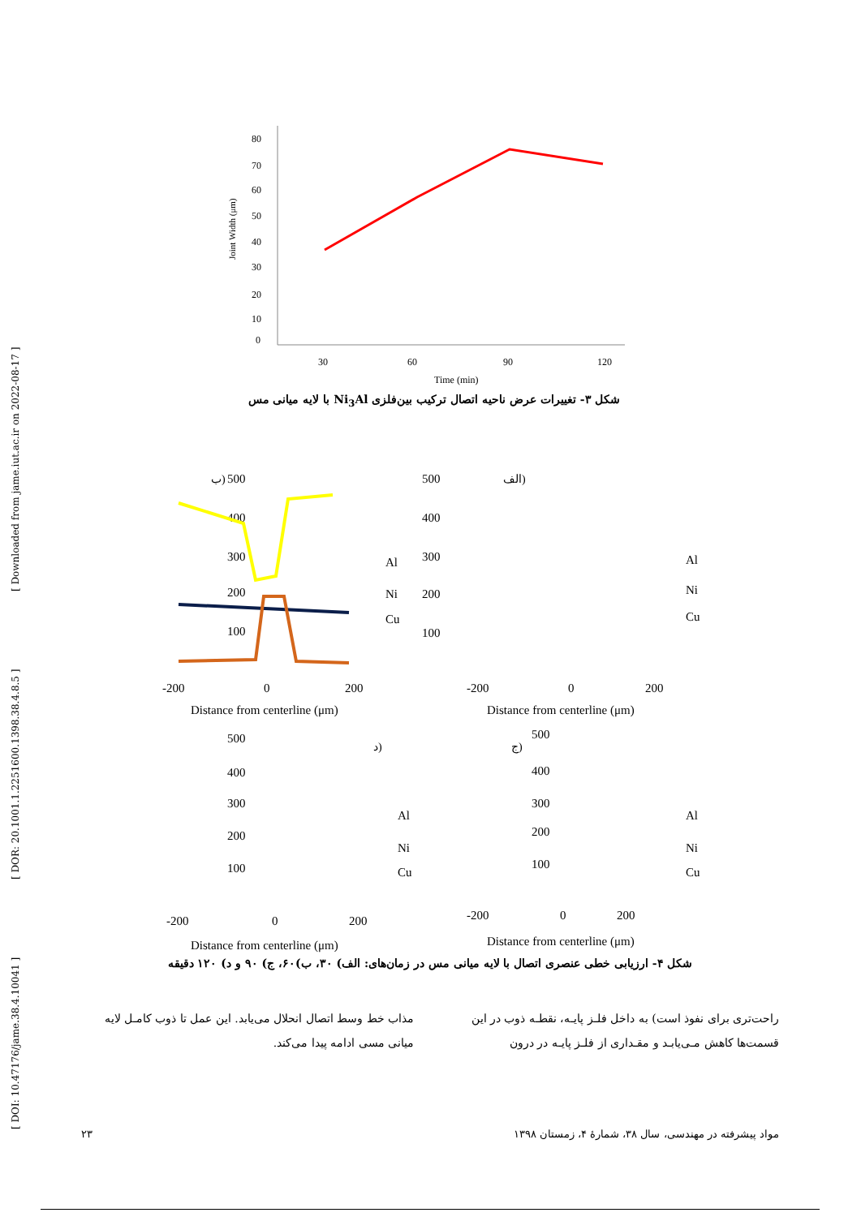[ DOI: 10.47176/jame.38.4.10041 ] [ DOR: 20.1001.1.2251600.1398.38.4.8.5 ] [ Downloaded from jame.iut.ac.ir on 2022-08-17 ]
80
70
60
50
40
30
20
10
0
Joint Width (μm)
30
60
90
120
Time (min)
شکل ۳- تغییرات عرض ناحیه اتصال ترکیب بین‌فلزی Ni<sub>3</sub>Al با لایه میانی مس
الف)
ب)
ج)
د)
500
400
300
200
100
-200
0
200
Distance from centerline (μm)
Al
Ni
Cu
500
400
300
200
100
-200
0
200
Distance from centerline (μm)
Al
Ni
Cu
500
400
300
200
100
-200
0
200
Distance from centerline (μm)
Al
Ni
Cu
500
400
300
200
100
-200
0
200
Distance from centerline (μm)
Al
Ni
Cu
شکل ۴- ارزیابی خطی عنصری اتصال با لایه میانی مس در زمان‌های: الف) ۳۰، ب)۶۰، ج) ۹۰ و د) ۱۲۰ دقیقه
راحت‌تری برای نفوذ است) به داخل فلـز پایـه، نقطـه ذوب در این قسمت‌ها کاهش مـی‌یابـد و مقـداری از فلـز پایـه در درون
مذاب خط وسط اتصال انحلال می‌یابد. این عمل تا ذوب کامـل لایه میانی مسی ادامه پیدا می‌کند.
۲۳ مواد پیشرفته در مهندسی، سال ۳۸، شمارهٔ ۴، زمستان ۱۳۹۸